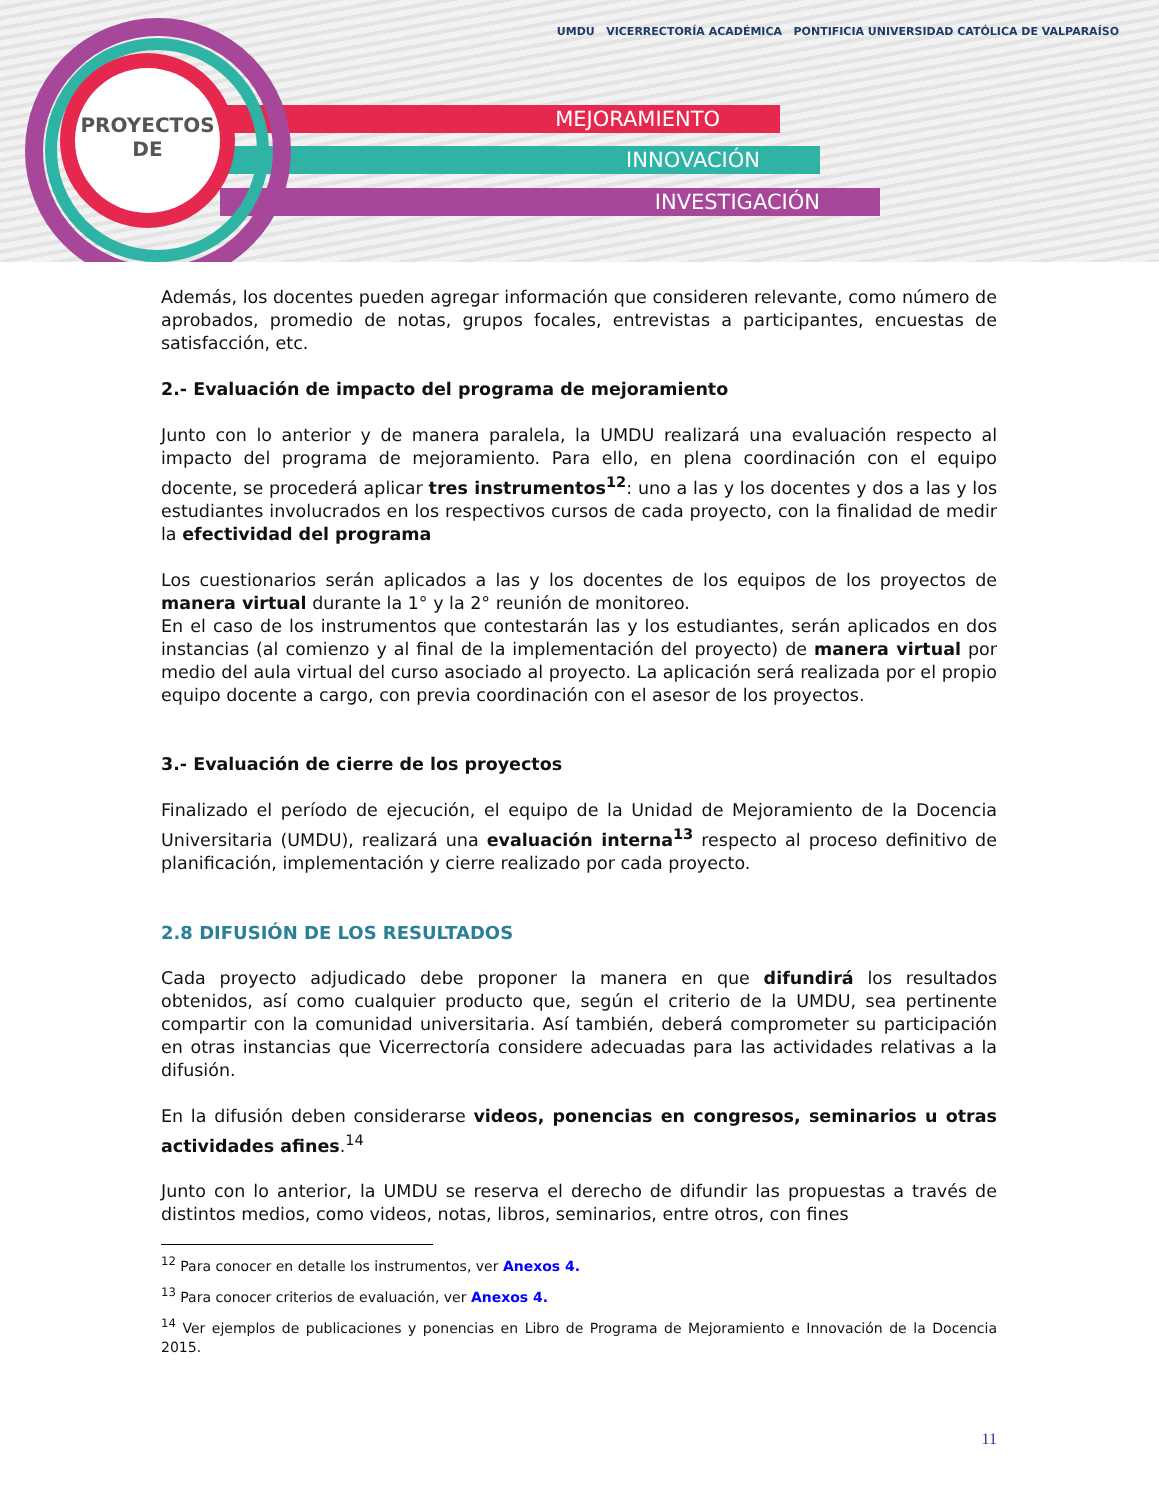MEJORAMIENTO
INNOVACIÓN
INVESTIGACIÓN
PROYECTOS
DE
UMDU VICERRECTORÍA ACADÉMICA PONTIFICIA UNIVERSIDAD CATÓLICA DE VALPARAÍSO
Además, los docentes pueden agregar información que consideren relevante, como número de aprobados, promedio de notas, grupos focales, entrevistas a participantes, encuestas de satisfacción, etc.
2.- Evaluación de impacto del programa de mejoramiento
Junto con lo anterior y de manera paralela, la UMDU realizará una evaluación respecto al impacto del programa de mejoramiento. Para ello, en plena coordinación con el equipo docente, se procederá aplicar tres instrumentos<sup>12</sup>: uno a las y los docentes y dos a las y los estudiantes involucrados en los respectivos cursos de cada proyecto, con la finalidad de medir la efectividad del programa
Los cuestionarios serán aplicados a las y los docentes de los equipos de los proyectos de manera virtual durante la 1° y la 2° reunión de monitoreo.
En el caso de los instrumentos que contestarán las y los estudiantes, serán aplicados en dos instancias (al comienzo y al final de la implementación del proyecto) de manera virtual por medio del aula virtual del curso asociado al proyecto. La aplicación será realizada por el propio equipo docente a cargo, con previa coordinación con el asesor de los proyectos.
3.- Evaluación de cierre de los proyectos
Finalizado el período de ejecución, el equipo de la Unidad de Mejoramiento de la Docencia Universitaria (UMDU), realizará una evaluación interna<sup>13</sup> respecto al proceso definitivo de planificación, implementación y cierre realizado por cada proyecto.
2.8 DIFUSIÓN DE LOS RESULTADOS
Cada proyecto adjudicado debe proponer la manera en que difundirá los resultados obtenidos, así como cualquier producto que, según el criterio de la UMDU, sea pertinente compartir con la comunidad universitaria. Así también, deberá comprometer su participación en otras instancias que Vicerrectoría considere adecuadas para las actividades relativas a la difusión.
En la difusión deben considerarse videos, ponencias en congresos, seminarios u otras actividades afines.<sup>14</sup>
Junto con lo anterior, la UMDU se reserva el derecho de difundir las propuestas a través de distintos medios, como videos, notas, libros, seminarios, entre otros, con fines
<sup>12</sup> Para conocer en detalle los instrumentos, ver Anexos 4.
<sup>13</sup> Para conocer criterios de evaluación, ver Anexos 4.
<sup>14</sup> Ver ejemplos de publicaciones y ponencias en Libro de Programa de Mejoramiento e Innovación de la Docencia 2015.
11